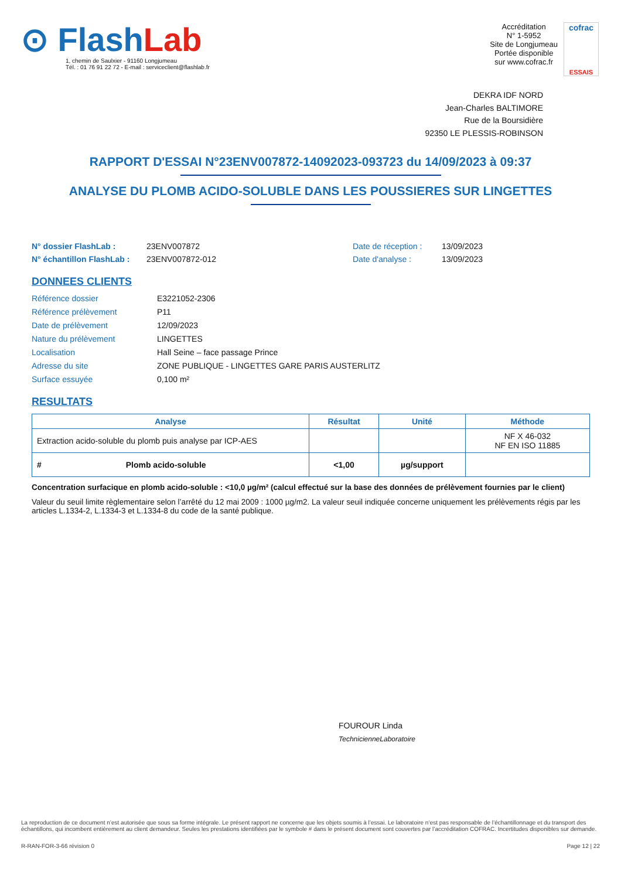⊙ Flash Lab
1, chemin de Saulxier - 91160 Longjumeau
Tél. : 01 76 91 22 72 - E-mail : serviceclient@flashlab.fr
Accréditation
N° 1-5952
Site de Longjumeau
Portée disponible
sur www.cofrac.fr
cofrac
ESSAIS
DEKRA IDF NORD
Jean-Charles BALTIMORE
Rue de la Boursidière
92350 LE PLESSIS-ROBINSON
RAPPORT D'ESSAI N°23ENV007872-14092023-093723 du 14/09/2023 à 09:37
ANALYSE DU PLOMB ACIDO-SOLUBLE DANS LES POUSSIERES SUR LINGETTES
N° dossier FlashLab : 23ENV007872 Date de réception : 13/09/2023 N° échantillon FlashLab : 23ENV007872-012 Date d'analyse : 13/09/2023
DONNEES CLIENTS
Référence dossier E3221052-2306 Référence prélèvement P11 Date de prélèvement 12/09/2023 Nature du prélèvement LINGETTES Localisation Hall Seine – face passage Prince Adresse du site ZONE PUBLIQUE - LINGETTES GARE PARIS AUSTERLITZ Surface essuyée 0,100 m²
RESULTATS
| Analyse | Résultat | Unité | Méthode |
| --- | --- | --- | --- |
| Extraction acido-soluble du plomb puis analyse par ICP-AES | | | NF X 46-032 NF EN ISO 11885 |
| # Plomb acido-soluble | <1,00 | µg/support | |
Concentration surfacique en plomb acido-soluble : <10,0 µg/m² (calcul effectué sur la base des données de prélèvement fournies par le client)
Valeur du seuil limite règlementaire selon l’arrêté du 12 mai 2009 : 1000 µg/m2. La valeur seuil indiquée concerne uniquement les prélèvements régis par les articles L.1334-2, L.1334-3 et L.1334-8 du code de la santé publique.
FOUROUR Linda
TechnicienneLaboratoire
La reproduction de ce document n’est autorisée que sous sa forme intégrale. Le présent rapport ne concerne que les objets soumis à l’essai. Le laboratoire n’est pas responsable de l’échantillonnage et du transport des échantillons, qui incombent entièrement au client demandeur. Seules les prestations identifiées par le symbole # dans le présent document sont couvertes par l’accréditation COFRAC. Incertitudes disponibles sur demande.
R-RAN-FOR-3-66 révision 0 Page 12 | 22